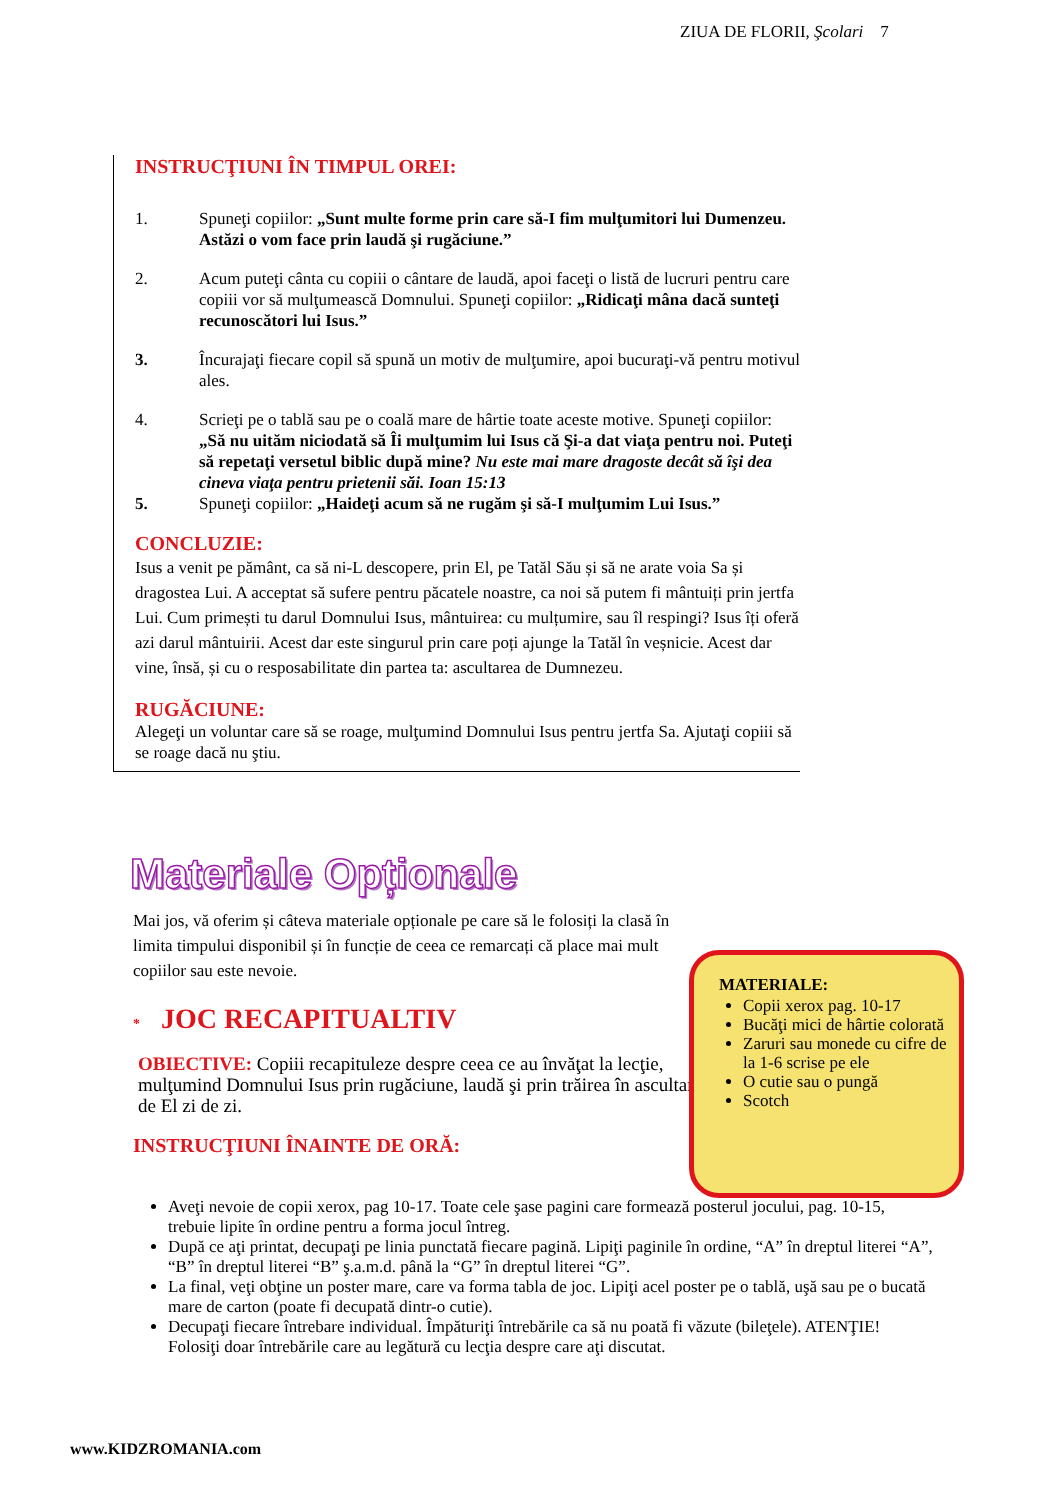ZIUA DE FLORII, Şcolari 7
INSTRUCŢIUNI ÎN TIMPUL OREI:
1. Spuneţi copiilor: „Sunt multe forme prin care să-I fim mulţumitori lui Dumenzeu. Astăzi o vom face prin laudă şi rugăciune.”
2. Acum puteţi cânta cu copiii o cântare de laudă, apoi faceţi o listă de lucruri pentru care copiii vor să mulţumească Domnului. Spuneţi copiilor: „Ridicaţi mâna dacă sunteţi recunoscători lui Isus.”
3. Încurajaţi fiecare copil să spună un motiv de mulţumire, apoi bucuraţi-vă pentru motivul ales.
4. Scrieţi pe o tablă sau pe o coală mare de hârtie toate aceste motive. Spuneţi copiilor: „Să nu uităm niciodată să Îi mulţumim lui Isus că Şi-a dat viaţa pentru noi. Puteţi să repetaţi versetul biblic după mine? Nu este mai mare dragoste decât să îşi dea cineva viaţa pentru prietenii săi. Ioan 15:13
5. Spuneţi copiilor: „Haideţi acum să ne rugăm şi să-I mulţumim Lui Isus.”
CONCLUZIE:
Isus a venit pe pământ, ca să ni-L descopere, prin El, pe Tatăl Său și să ne arate voia Sa și dragostea Lui. A acceptat să sufere pentru păcatele noastre, ca noi să putem fi mântuiți prin jertfa Lui. Cum primești tu darul Domnului Isus, mântuirea: cu mulțumire, sau îl respingi? Isus îți oferă azi darul mântuirii. Acest dar este singurul prin care poți ajunge la Tatăl în veșnicie. Acest dar vine, însă, și cu o resposabilitate din partea ta: ascultarea de Dumnezeu.
RUGĂCIUNE:
Alegeţi un voluntar care să se roage, mulţumind Domnului Isus pentru jertfa Sa. Ajutaţi copiii să se roage dacă nu ştiu.
Materiale Opționale
Mai jos, vă oferim și câteva materiale opționale pe care să le folosiți la clasă în limita timpului disponibil și în funcție de ceea ce remarcați că place mai mult copiilor sau este nevoie.
* JOC RECAPITUALTIV
OBIECTIVE: Copiii recapituleze despre ceea ce au învăţat la lecţie, mulţumind Domnului Isus prin rugăciune, laudă şi prin trăirea în ascultare de El zi de zi.
INSTRUCŢIUNI ÎNAINTE DE ORĂ:
MATERIALE:
Copii xerox pag. 10-17
Bucăţi mici de hârtie colorată
Zaruri sau monede cu cifre de la 1-6 scrise pe ele
O cutie sau o pungă
Scotch
Aveţi nevoie de copii xerox, pag 10-17. Toate cele şase pagini care formează posterul jocului, pag. 10-15, trebuie lipite în ordine pentru a forma jocul întreg.
După ce aţi printat, decupaţi pe linia punctată fiecare pagină. Lipiţi paginile în ordine, “A” în dreptul literei “A”, “B” în dreptul literei “B” ş.a.m.d. până la “G” în dreptul literei “G”.
La final, veţi obţine un poster mare, care va forma tabla de joc. Lipiţi acel poster pe o tablă, uşă sau pe o bucată mare de carton (poate fi decupată dintr-o cutie).
Decupaţi fiecare întrebare individual. Împăturiţi întrebările ca să nu poată fi văzute (bileţele). ATENŢIE! Folosiţi doar întrebările care au legătură cu lecţia despre care aţi discutat.
www.KIDZROMANIA.com